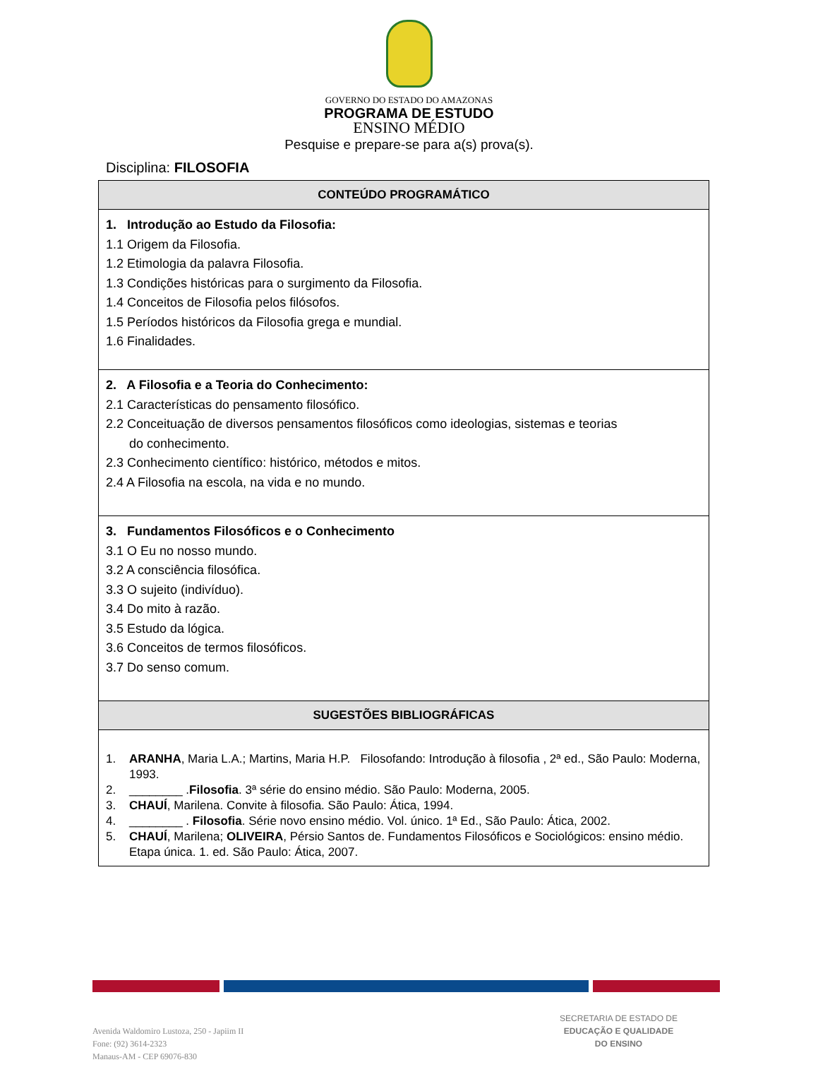GOVERNO DO ESTADO DO AMAZONAS
PROGRAMA DE ESTUDO
ENSINO MÉDIO
Pesquise e prepare-se para a(s) prova(s).
Disciplina: FILOSOFIA
| CONTEÚDO PROGRAMÁTICO |
| --- |
| 1. Introdução ao Estudo da Filosofia: 1.1 Origem da Filosofia. 1.2 Etimologia da palavra Filosofia. 1.3 Condições históricas para o surgimento da Filosofia. 1.4 Conceitos de Filosofia pelos filósofos. 1.5 Períodos históricos da Filosofia grega e mundial. 1.6 Finalidades. |
| 2. A Filosofia e a Teoria do Conhecimento: 2.1 Características do pensamento filosófico. 2.2 Conceituação de diversos pensamentos filosóficos como ideologias, sistemas e teorias do conhecimento. 2.3 Conhecimento científico: histórico, métodos e mitos. 2.4 A Filosofia na escola, na vida e no mundo. |
| 3. Fundamentos Filosóficos e o Conhecimento 3.1 O Eu no nosso mundo. 3.2 A consciência filosófica. 3.3 O sujeito (indivíduo). 3.4 Do mito à razão. 3.5 Estudo da lógica. 3.6 Conceitos de termos filosóficos. 3.7 Do senso comum. |
| SUGESTÕES BIBLIOGRÁFICAS |
| 1. ARANHA , Maria L.A.; Martins, Maria H.P. Filosofando: Introdução à filosofia , 2ª ed., São Paulo: Moderna, 1993. 2. ________ . Filosofia . 3ª série do ensino médio. São Paulo: Moderna, 2005. 3. CHAUÍ , Marilena. Convite à filosofia. São Paulo: Ática, 1994. 4. ________ . Filosofia . Série novo ensino médio. Vol. único. 1ª Ed., São Paulo: Ática, 2002. 5. CHAUÍ , Marilena; OLIVEIRA , Pérsio Santos de. Fundamentos Filosóficos e Sociológicos: ensino médio. Etapa única. 1. ed. São Paulo: Ática, 2007. |
Avenida Waldomiro Lustoza, 250 - Japiim II
Fone: (92) 3614-2323
Manaus-AM - CEP 69076-830
SECRETARIA DE ESTADO DE
EDUCAÇÃO E QUALIDADE
DO ENSINO